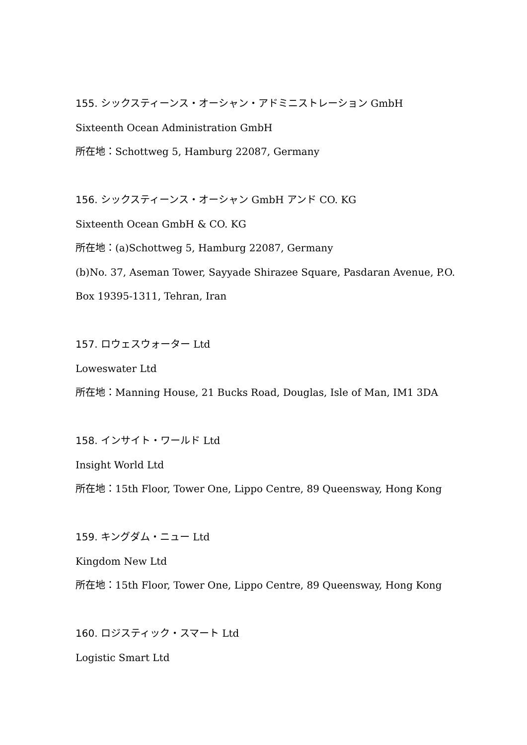155. シックスティーンス・オーシャン・アドミニストレーション GmbH
Sixteenth Ocean Administration GmbH
所在地：Schottweg 5, Hamburg 22087, Germany
156. シックスティーンス・オーシャン GmbH アンド CO. KG
Sixteenth Ocean GmbH & CO. KG
所在地：(a)Schottweg 5, Hamburg 22087, Germany
(b)No. 37, Aseman Tower, Sayyade Shirazee Square, Pasdaran Avenue, P.O.
Box 19395-1311, Tehran, Iran
157. ロウェスウォーター Ltd
Loweswater Ltd
所在地：Manning House, 21 Bucks Road, Douglas, Isle of Man, IM1 3DA
158. インサイト・ワールド Ltd
Insight World Ltd
所在地：15th Floor, Tower One, Lippo Centre, 89 Queensway, Hong Kong
159. キングダム・ニュー Ltd
Kingdom New Ltd
所在地：15th Floor, Tower One, Lippo Centre, 89 Queensway, Hong Kong
160. ロジスティック・スマート Ltd
Logistic Smart Ltd